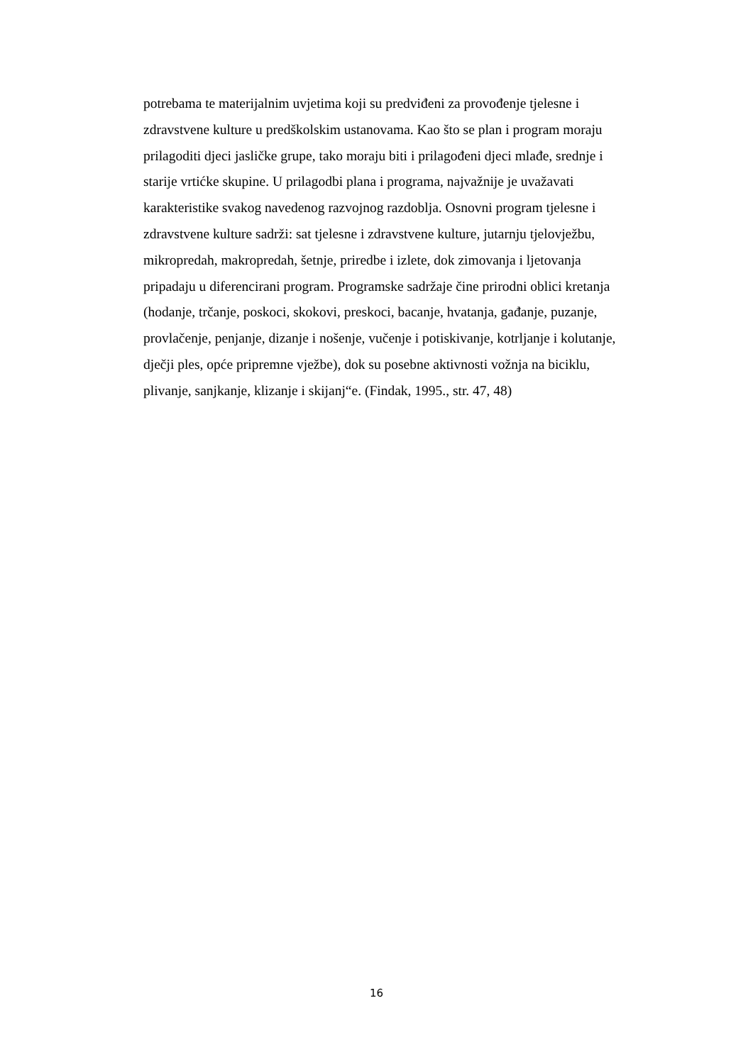potrebama te materijalnim uvjetima koji su predviđeni za provođenje tjelesne i
zdravstvene kulture u predškolskim ustanovama. Kao što se plan i program moraju
prilagoditi djeci jasličke grupe, tako moraju biti i prilagođeni djeci mlađe, srednje i
starije vrtićke skupine. U prilagodbi plana i programa, najvažnije je uvažavati
karakteristike svakog navedenog razvojnog razdoblja. Osnovni program tjelesne i
zdravstvene kulture sadrži: sat tjelesne i zdravstvene kulture, jutarnju tjelovježbu,
mikropredah, makropredah, šetnje, priredbe i izlete, dok zimovanja i ljetovanja
pripadaju u diferencirani program. Programske sadržaje čine prirodni oblici kretanja
(hodanje, trčanje, poskoci, skokovi, preskoci, bacanje, hvatanja, gađanje, puzanje,
provlačenje, penjanje, dizanje i nošenje, vučenje i potiskivanje, kotrljanje i kolutanje,
dječji ples, opće pripremne vježbe), dok su posebne aktivnosti vožnja na biciklu,
plivanje, sanjkanje, klizanje i skijanj“e. (Findak, 1995., str. 47, 48)
16